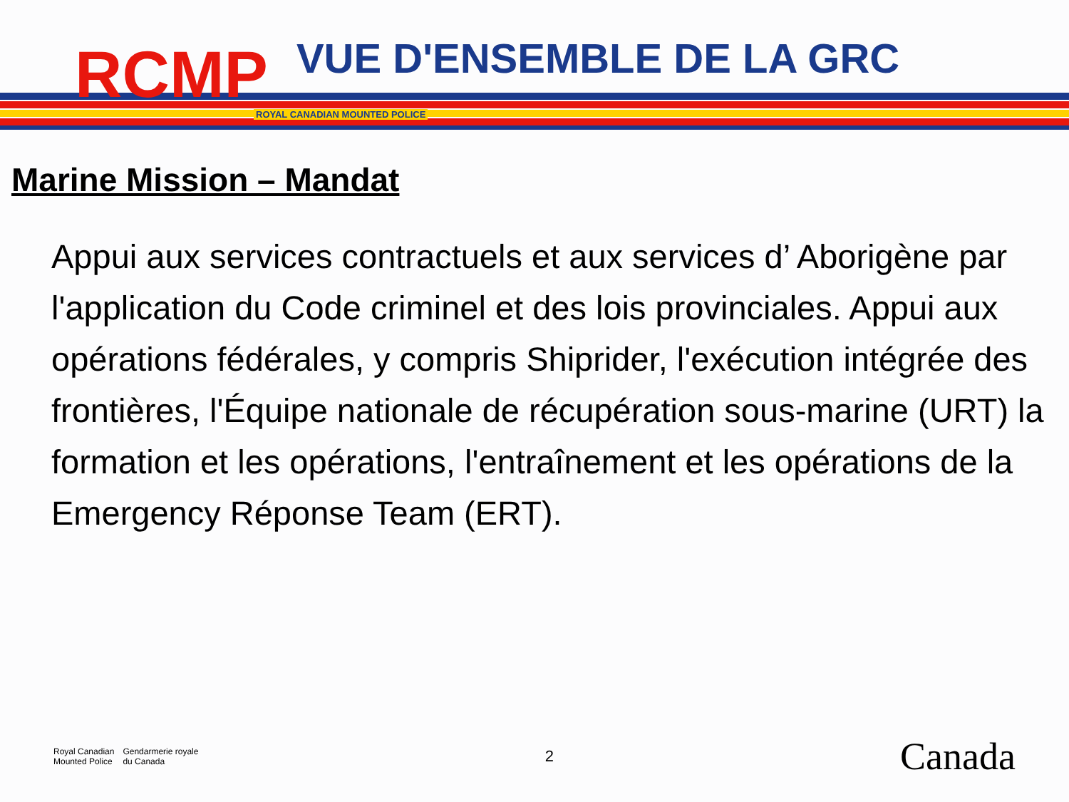RCMP
VUE D'ENSEMBLE DE LA GRC
ROYAL CANADIAN MOUNTED POLICE
Marine Mission – Mandat
Appui aux services contractuels et aux services d’ Aborigène par l'application du Code criminel et des lois provinciales. Appui aux opérations fédérales, y compris Shiprider, l'exécution intégrée des frontières, l'Équipe nationale de récupération sous-marine (URT) la formation et les opérations, l'entraînement et les opérations de la Emergency Réponse Team (ERT).
Royal Canadian
Mounted Police
Gendarmerie royale
du Canada
2
Canada